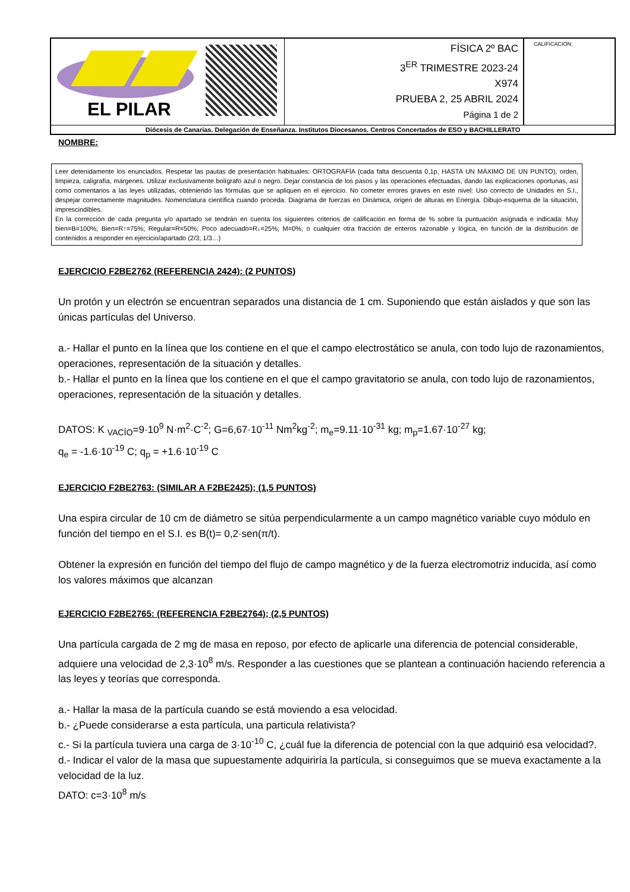| EL PILAR | FÍSICA 2º BAC 3<sup>ER</sup> TRIMESTRE 2023-24 X974 PRUEBA 2, 25 ABRIL 2024 Página 1 de 2 | CALIFICACION: |
| Diócesis de Canarias. Delegación de Enseñanza. Institutos Diocesanos. Centros Concertados de ESO y BACHILLERATO | | |
NOMBRE:
Leer detenidamente los enunciados. Respetar las pautas de presentación habituales: ORTOGRAFÍA (cada falta descuenta 0,1p, HASTA UN MÁXIMO DE UN PUNTO), orden, limpieza, caligrafía, márgenes. Utilizar exclusivamente bolígrafo azul o negro. Dejar constancia de los pasos y las operaciones efectuadas, dando las explicaciones oportunas, así como comentarios a las leyes utilizadas, obteniendo las fórmulas que se apliquen en el ejercicio. No cometer errores graves en este nivel: Uso correcto de Unidades en S.I., despejar correctamente magnitudes. Nomenclatura científica cuando proceda. Diagrama de fuerzas en Dinámica, origen de alturas en Energía. Dibujo-esquema de la situación, imprescindibles.
En la corrección de cada pregunta y/o apartado se tendrán en cuenta los siguientes criterios de calificación en forma de % sobre la puntuación asignada e indicada: Muy bien=B=100%; Bien=R↑=75%; Regular=R=50%; Poco adecuado=R↓=25%; M=0%; o cualquier otra fracción de enteros razonable y lógica, en función de la distribución de contenidos a responder en ejercicio/apartado (2/3; 1/3…)
EJERCICIO F2BE2762 (REFERENCIA 2424): (2 PUNTOS)
Un protón y un electrón se encuentran separados una distancia de 1 cm. Suponiendo que están aislados y que son las únicas partículas del Universo.
a.- Hallar el punto en la línea que los contiene en el que el campo electrostático se anula, con todo lujo de razonamientos, operaciones, representación de la situación y detalles.
b.- Hallar el punto en la línea que los contiene en el que el campo gravitatorio se anula, con todo lujo de razonamientos, operaciones, representación de la situación y detalles.
DATOS: K <sub>VACÍO</sub>=9·10<sup>9</sup> N·m<sup>2</sup>·C<sup>-2</sup>; G=6,67·10<sup>-11</sup> Nm<sup>2</sup>kg<sup>-2</sup>; m<sub>e</sub>=9.11·10<sup>-31</sup> kg; m<sub>p</sub>=1.67·10<sup>-27</sup> kg;
q<sub>e</sub> = -1.6·10<sup>-19</sup> C; q<sub>p</sub> = +1.6·10<sup>-19</sup> C
EJERCICIO F2BE2763: (SIMILAR A F2BE2425); (1,5 PUNTOS)
Una espira circular de 10 cm de diámetro se sitúa perpendicularmente a un campo magnético variable cuyo módulo en función del tiempo en el S.I. es B(t)= 0,2·sen(π/t).
Obtener la expresión en función del tiempo del flujo de campo magnético y de la fuerza electromotriz inducida, así como los valores máximos que alcanzan
EJERCICIO F2BE2765: (REFERENCIA F2BE2764); (2,5 PUNTOS)
Una partícula cargada de 2 mg de masa en reposo, por efecto de aplicarle una diferencia de potencial considerable, adquiere una velocidad de 2,3·10<sup>8</sup> m/s. Responder a las cuestiones que se plantean a continuación haciendo referencia a las leyes y teorías que corresponda.
a.- Hallar la masa de la partícula cuando se está moviendo a esa velocidad.
b.- ¿Puede considerarse a esta partícula, una particula relativista?
c.- Si la partícula tuviera una carga de 3·10<sup>-10</sup> C, ¿cuál fue la diferencia de potencial con la que adquirió esa velocidad?.
d.- Indicar el valor de la masa que supuestamente adquiriría la partícula, si conseguimos que se mueva exactamente a la velocidad de la luz.
DATO: c=3·10<sup>8</sup> m/s